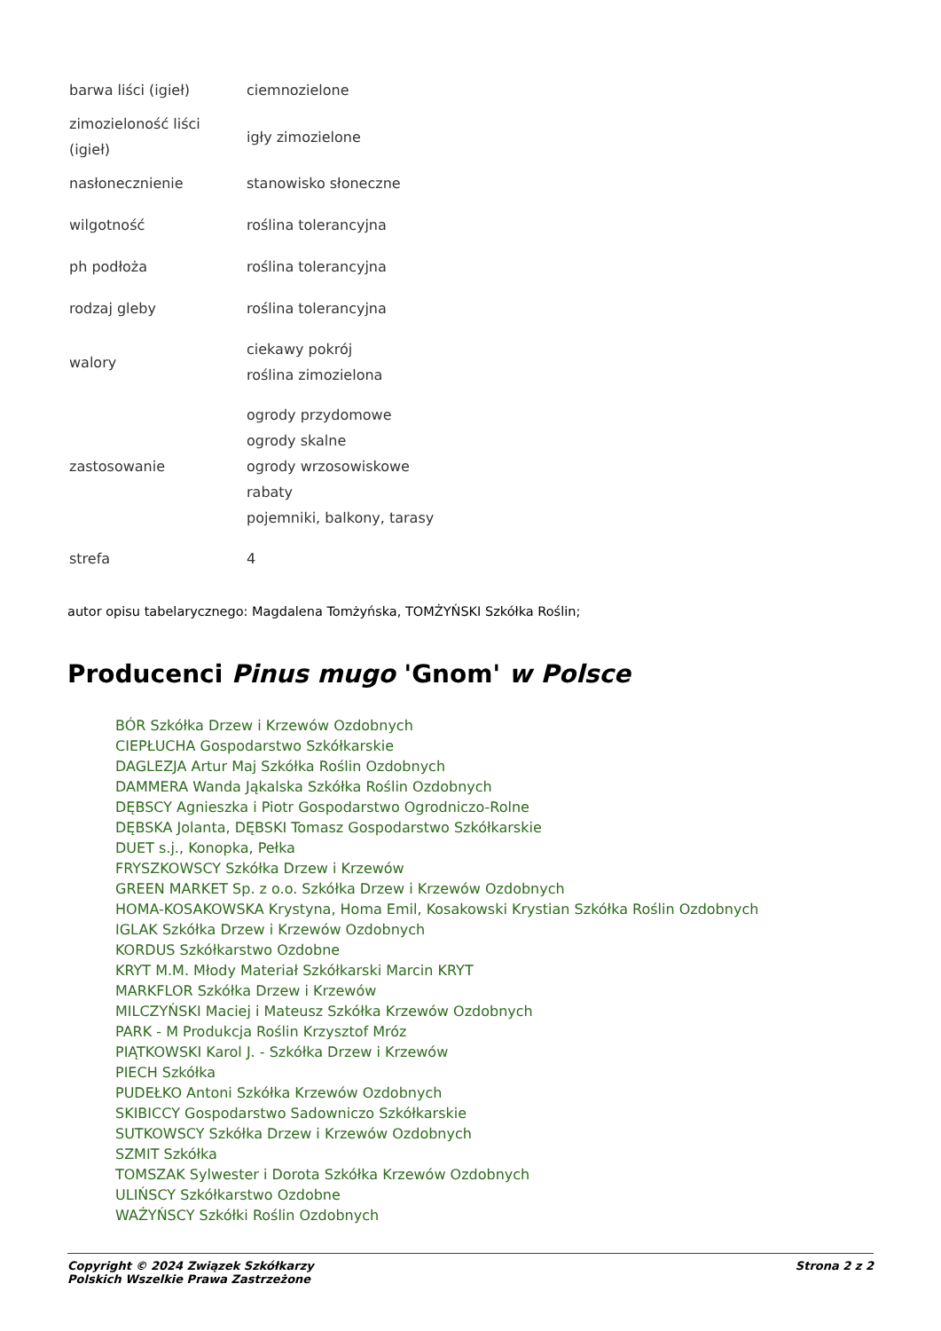| barwa liści (igieł) | ciemnozielone |
| zimozieloność liści (igieł) | igły zimozielone |
| nasłonecznienie | stanowisko słoneczne |
| wilgotność | roślina tolerancyjna |
| ph podłoża | roślina tolerancyjna |
| rodzaj gleby | roślina tolerancyjna |
| walory | ciekawy pokrój roślina zimozielona |
| zastosowanie | ogrody przydomowe ogrody skalne ogrody wrzosowiskowe rabaty pojemniki, balkony, tarasy |
| strefa | 4 |
autor opisu tabelarycznego: Magdalena Tomżyńska, TOMŻYŃSKI Szkółka Roślin;
Producenci Pinus mugo 'Gnom' w Polsce
BÓR Szkółka Drzew i Krzewów Ozdobnych
CIEPŁUCHA Gospodarstwo Szkółkarskie
DAGLEZJA Artur Maj Szkółka Roślin Ozdobnych
DAMMERA Wanda Jąkalska Szkółka Roślin Ozdobnych
DĘBSCY Agnieszka i Piotr Gospodarstwo Ogrodniczo-Rolne
DĘBSKA Jolanta, DĘBSKI Tomasz Gospodarstwo Szkółkarskie
DUET s.j., Konopka, Pełka
FRYSZKOWSCY Szkółka Drzew i Krzewów
GREEN MARKET Sp. z o.o. Szkółka Drzew i Krzewów Ozdobnych
HOMA-KOSAKOWSKA Krystyna, Homa Emil, Kosakowski Krystian Szkółka Roślin Ozdobnych
IGLAK Szkółka Drzew i Krzewów Ozdobnych
KORDUS Szkółkarstwo Ozdobne
KRYT M.M. Młody Materiał Szkółkarski Marcin KRYT
MARKFLOR Szkółka Drzew i Krzewów
MILCZYŃSKI Maciej i Mateusz Szkółka Krzewów Ozdobnych
PARK - M Produkcja Roślin Krzysztof Mróz
PIĄTKOWSKI Karol J. - Szkółka Drzew i Krzewów
PIECH Szkółka
PUDEŁKO Antoni Szkółka Krzewów Ozdobnych
SKIBICCY Gospodarstwo Sadowniczo Szkółkarskie
SUTKOWSCY Szkółka Drzew i Krzewów Ozdobnych
SZMIT Szkółka
TOMSZAK Sylwester i Dorota Szkółka Krzewów Ozdobnych
ULIŃSCY Szkółkarstwo Ozdobne
WAŻYŃSCY Szkółki Roślin Ozdobnych
Copyright © 2024 Związek Szkółkarzy
Polskich Wszelkie Prawa Zastrzeżone
Strona 2 z 2